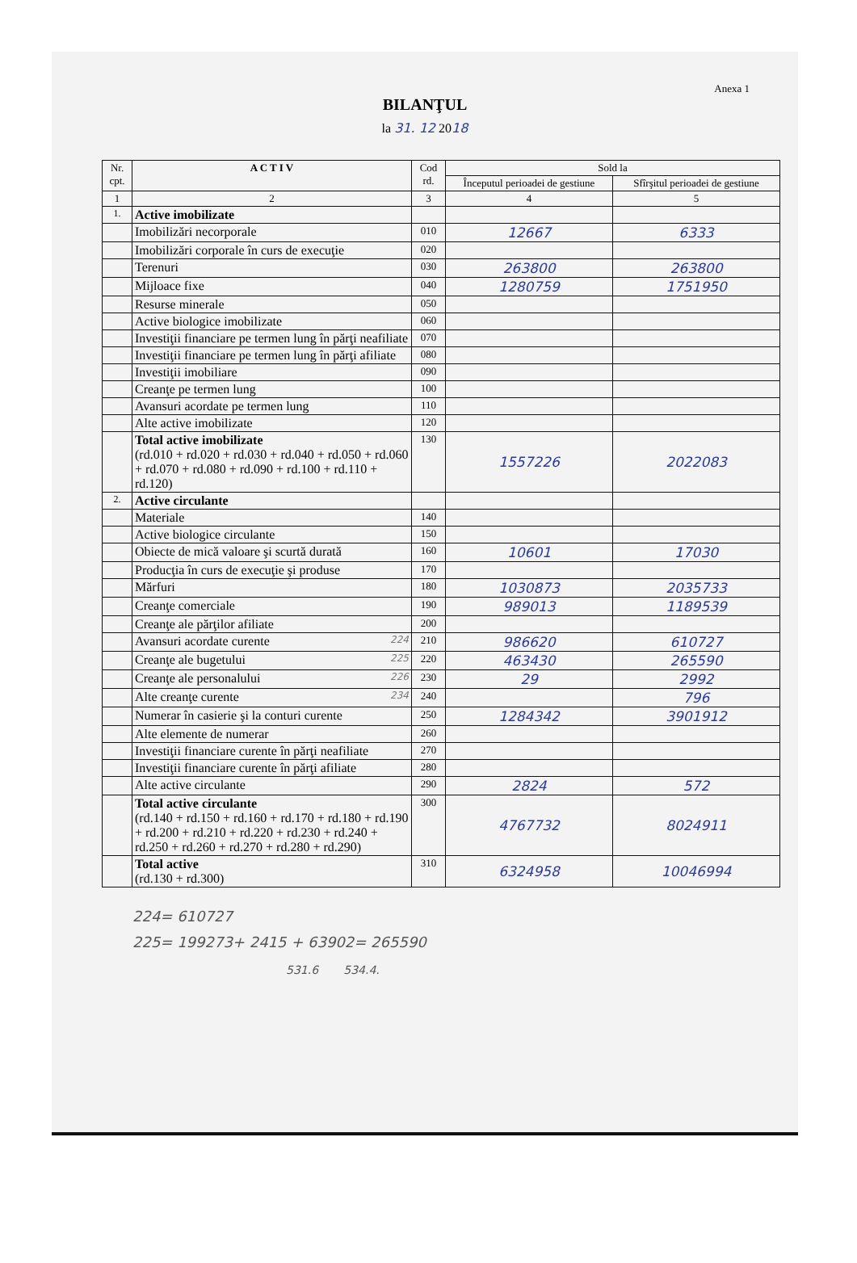Anexa 1
BILANŢUL
la 31. 12 2018
| Nr. cpt. | A C T I V | Cod rd. | Sold la | |
| --- | --- | --- | --- | --- |
| | | | Începutul perioadei de gestiune | Sfîrşitul perioadei de gestiune |
| 1 | 2 | 3 | 4 | 5 |
| 1. | Active imobilizate | | | |
| | Imobilizări necorporale | 010 | 12667 | 6333 |
| | Imobilizări corporale în curs de execuţie | 020 | | |
| | Terenuri | 030 | 263800 | 263800 |
| | Mijloace fixe | 040 | 1280759 | 1751950 |
| | Resurse minerale | 050 | | |
| | Active biologice imobilizate | 060 | | |
| | Investiţii financiare pe termen lung în părţi neafiliate | 070 | | |
| | Investiţii financiare pe termen lung în părţi afiliate | 080 | | |
| | Investiţii imobiliare | 090 | | |
| | Creanţe pe termen lung | 100 | | |
| | Avansuri acordate pe termen lung | 110 | | |
| | Alte active imobilizate | 120 | | |
| | Total active imobilizate (rd.010 + rd.020 + rd.030 + rd.040 + rd.050 + rd.060 + rd.070 + rd.080 + rd.090 + rd.100 + rd.110 + rd.120) | 130 | 1557226 | 2022083 |
| 2. | Active circulante | | | |
| | Materiale | 140 | | |
| | Active biologice circulante | 150 | | |
| | Obiecte de mică valoare şi scurtă durată | 160 | 10601 | 17030 |
| | Producţia în curs de execuţie şi produse | 170 | | |
| | Mărfuri | 180 | 1030873 | 2035733 |
| | Creanţe comerciale | 190 | 989013 | 1189539 |
| | Creanţe ale părţilor afiliate | 200 | | |
| | Avansuri acordate curente 224 | 210 | 986620 | 610727 |
| | Creanţe ale bugetului 225 | 220 | 463430 | 265590 |
| | Creanţe ale personalului 226 | 230 | 29 | 2992 |
| | Alte creanţe curente 234 | 240 | | 796 |
| | Numerar în casierie şi la conturi curente | 250 | 1284342 | 3901912 |
| | Alte elemente de numerar | 260 | | |
| | Investiţii financiare curente în părţi neafiliate | 270 | | |
| | Investiţii financiare curente în părţi afiliate | 280 | | |
| | Alte active circulante | 290 | 2824 | 572 |
| | Total active circulante (rd.140 + rd.150 + rd.160 + rd.170 + rd.180 + rd.190 + rd.200 + rd.210 + rd.220 + rd.230 + rd.240 + rd.250 + rd.260 + rd.270 + rd.280 + rd.290) | 300 | 4767732 | 8024911 |
| | Total active (rd.130 + rd.300) | 310 | 6324958 | 10046994 |
224= 610727
225= 199273+ 2415 + 63902= 265590
531.6 534.4.